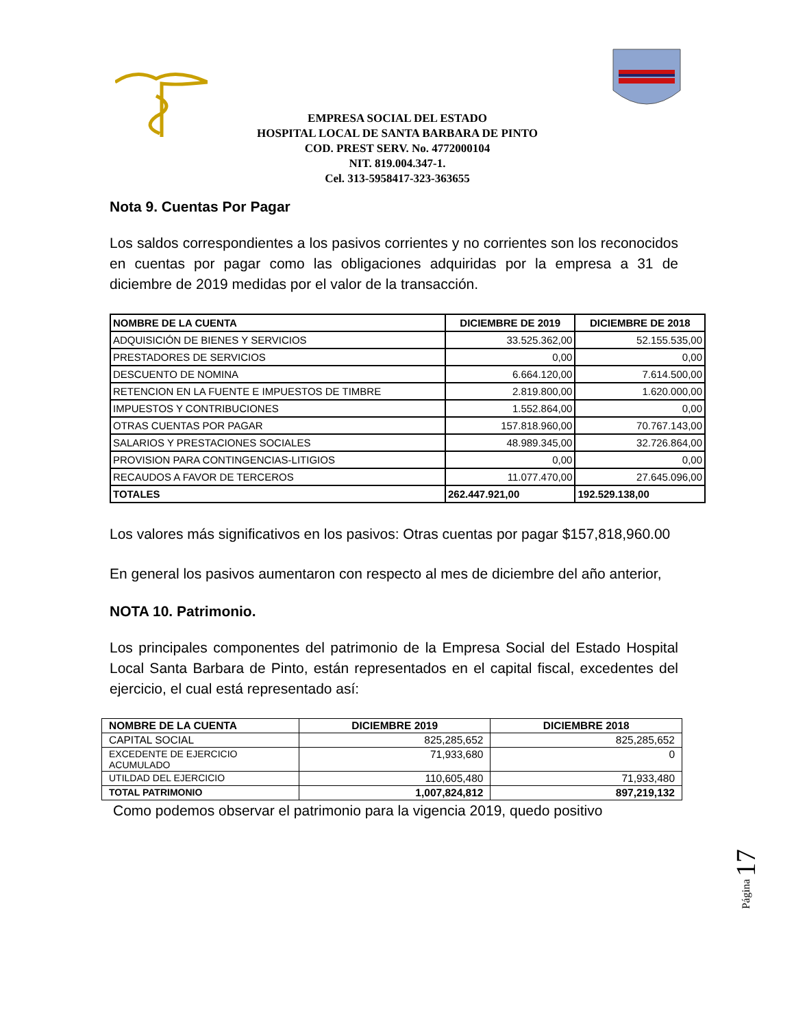EMPRESA SOCIAL DEL ESTADO
HOSPITAL LOCAL DE SANTA BARBARA DE PINTO
COD. PREST SERV. No. 4772000104
NIT. 819.004.347-1.
Cel. 313-5958417-323-363655
Nota 9. Cuentas Por Pagar
Los saldos correspondientes a los pasivos corrientes y no corrientes son los reconocidos en cuentas por pagar como las obligaciones adquiridas por la empresa a 31 de diciembre de 2019 medidas por el valor de la transacción.
| NOMBRE DE LA CUENTA | DICIEMBRE DE 2019 | DICIEMBRE DE 2018 |
| --- | --- | --- |
| ADQUISICIÓN DE BIENES Y SERVICIOS | 33.525.362,00 | 52.155.535,00 |
| PRESTADORES DE SERVICIOS | 0,00 | 0,00 |
| DESCUENTO DE NOMINA | 6.664.120,00 | 7.614.500,00 |
| RETENCION EN LA FUENTE E IMPUESTOS DE TIMBRE | 2.819.800,00 | 1.620.000,00 |
| IMPUESTOS Y CONTRIBUCIONES | 1.552.864,00 | 0,00 |
| OTRAS CUENTAS POR PAGAR | 157.818.960,00 | 70.767.143,00 |
| SALARIOS Y PRESTACIONES SOCIALES | 48.989.345,00 | 32.726.864,00 |
| PROVISION PARA CONTINGENCIAS-LITIGIOS | 0,00 | 0,00 |
| RECAUDOS A FAVOR DE TERCEROS | 11.077.470,00 | 27.645.096,00 |
| TOTALES | 262.447.921,00 | 192.529.138,00 |
Los valores más significativos en los pasivos: Otras cuentas por pagar $157,818,960.00
En general los pasivos aumentaron con respecto al mes de diciembre del año anterior,
NOTA 10. Patrimonio.
Los principales componentes del patrimonio de la Empresa Social del Estado Hospital Local Santa Barbara de Pinto, están representados en el capital fiscal, excedentes del ejercicio, el cual está representado así:
| NOMBRE DE LA CUENTA | DICIEMBRE 2019 | DICIEMBRE 2018 |
| --- | --- | --- |
| CAPITAL SOCIAL | 825,285,652 | 825,285,652 |
| EXCEDENTE DE EJERCICIO ACUMULADO | 71,933,680 | 0 |
| UTILDAD DEL EJERCICIO | 110,605,480 | 71,933,480 |
| TOTAL PATRIMONIO | 1,007,824,812 | 897,219,132 |
Como podemos observar el patrimonio para la vigencia 2019, quedo positivo
Página 17